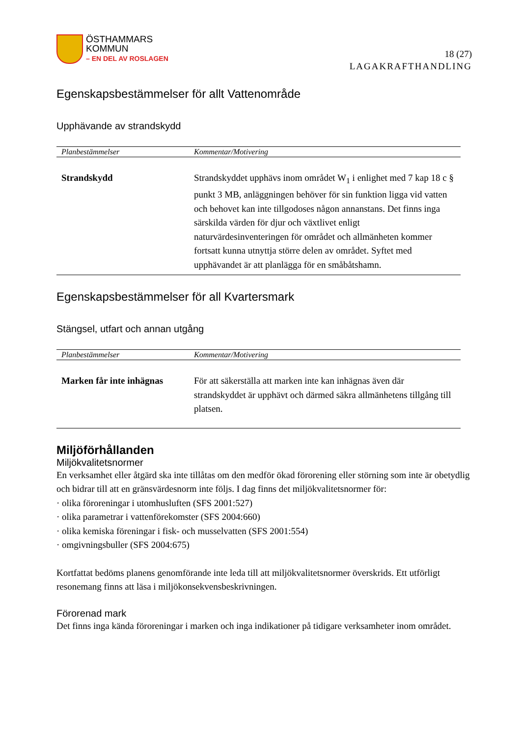ÖSTHAMMARS
KOMMUN
– EN DEL AV ROSLAGEN
18 (27)
LAGAKRAFTHANDLING
Egenskapsbestämmelser för allt Vattenområde
Upphävande av strandskydd
| Planbestämmelser | Kommentar/Motivering |
| --- | --- |
| Strandskydd | Strandskyddet upphävs inom området W<sub>1</sub> i enlighet med 7 kap 18 c § punkt 3 MB, anläggningen behöver för sin funktion ligga vid vatten och behovet kan inte tillgodoses någon annanstans. Det finns inga särskilda värden för djur och växtlivet enligt naturvärdesinventeringen för området och allmänheten kommer fortsatt kunna utnyttja större delen av området. Syftet med upphävandet är att planlägga för en småbåtshamn. |
Egenskapsbestämmelser för all Kvartersmark
Stängsel, utfart och annan utgång
| Planbestämmelser | Kommentar/Motivering |
| --- | --- |
| Marken får inte inhägnas | För att säkerställa att marken inte kan inhägnas även där strandskyddet är upphävt och därmed säkra allmänhetens tillgång till platsen. |
Miljöförhållanden
Miljökvalitetsnormer
En verksamhet eller åtgärd ska inte tillåtas om den medför ökad förorening eller störning som inte är obetydlig och bidrar till att en gränsvärdesnorm inte följs. I dag finns det miljökvalitetsnormer för:
· olika föroreningar i utomhusluften (SFS 2001:527)
· olika parametrar i vattenförekomster (SFS 2004:660)
· olika kemiska föreningar i fisk- och musselvatten (SFS 2001:554)
· omgivningsbuller (SFS 2004:675)
Kortfattat bedöms planens genomförande inte leda till att miljökvalitetsnormer överskrids. Ett utförligt resonemang finns att läsa i miljökonsekvensbeskrivningen.
Förorenad mark
Det finns inga kända föroreningar i marken och inga indikationer på tidigare verksamheter inom området.